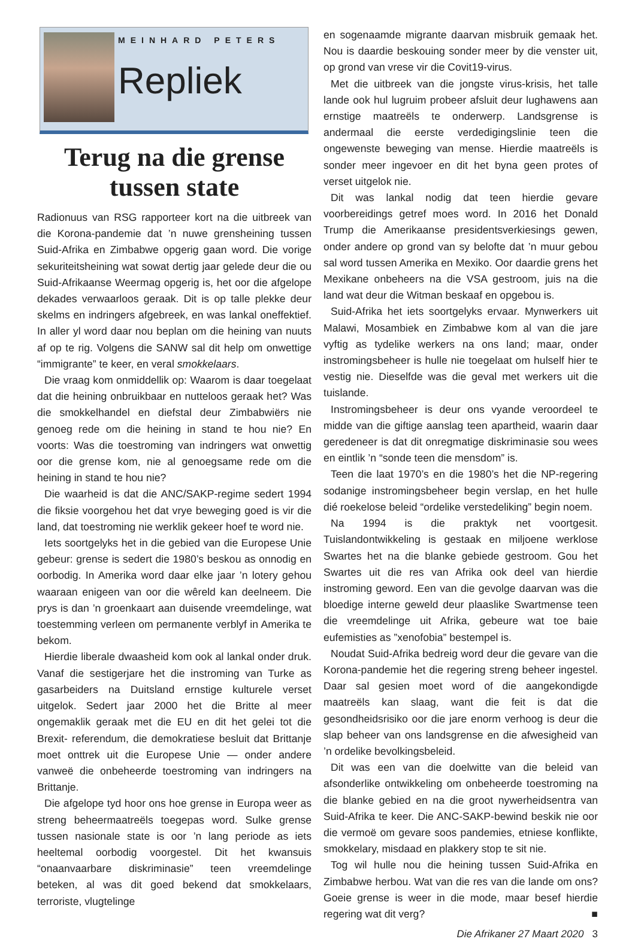MEINHARD PETERS
Repliek
Terug na die grense tussen state
Radionuus van RSG rapporteer kort na die uitbreek van die Korona-pandemie dat ’n nuwe grensheining tussen Suid-Afrika en Zimbabwe opgerig gaan word. Die vorige sekuriteitsheining wat sowat dertig jaar gelede deur die ou Suid-Afrikaanse Weermag opgerig is, het oor die afgelope dekades verwaarloos geraak. Dit is op talle plekke deur skelms en indringers afgebreek, en was lankal oneffektief. In aller yl word daar nou beplan om die heining van nuuts af op te rig. Volgens die SANW sal dit help om onwettige “immigrante” te keer, en veral smokkelaars.
Die vraag kom onmiddellik op: Waarom is daar toegelaat dat die heining onbruikbaar en nutteloos geraak het? Was die smokkelhandel en diefstal deur Zimbabwiërs nie genoeg rede om die heining in stand te hou nie? En voorts: Was die toestroming van indringers wat onwettig oor die grense kom, nie al genoegsame rede om die heining in stand te hou nie?
Die waarheid is dat die ANC/SAKP-regime sedert 1994 die fiksie voorgehou het dat vrye beweging goed is vir die land, dat toestroming nie werklik gekeer hoef te word nie.
Iets soortgelyks het in die gebied van die Europese Unie gebeur: grense is sedert die 1980’s beskou as onnodig en oorbodig. In Amerika word daar elke jaar ’n lotery gehou waaraan enigeen van oor die wêreld kan deelneem. Die prys is dan ’n groenkaart aan duisende vreemdelinge, wat toestemming verleen om permanente verblyf in Amerika te bekom.
Hierdie liberale dwaasheid kom ook al lankal onder druk. Vanaf die sestigerjare het die instroming van Turke as gasarbeiders na Duitsland ernstige kulturele verset uitgelok. Sedert jaar 2000 het die Britte al meer ongemaklik geraak met die EU en dit het gelei tot die Brexit- referendum, die demokratiese besluit dat Brittanje moet onttrek uit die Europese Unie — onder andere vanweë die onbeheerde toestroming van indringers na Brittanje.
Die afgelope tyd hoor ons hoe grense in Europa weer as streng beheermaatreëls toegepas word. Sulke grense tussen nasionale state is oor ’n lang periode as iets heeltemal oorbodig voorgestel. Dit het kwansuis “onaanvaarbare diskriminasie” teen vreemdelinge beteken, al was dit goed bekend dat smokkelaars, terroriste, vlugtelinge
en sogenaamde migrante daarvan misbruik gemaak het. Nou is daardie beskouing sonder meer by die venster uit, op grond van vrese vir die Covit19-virus.
Met die uitbreek van die jongste virus-krisis, het talle lande ook hul lugruim probeer afsluit deur lughawens aan ernstige maatreëls te onderwerp. Landsgrense is andermaal die eerste verdedigingslinie teen die ongewenste beweging van mense. Hierdie maatreëls is sonder meer ingevoer en dit het byna geen protes of verset uitgelok nie.
Dit was lankal nodig dat teen hierdie gevare voorbereidings getref moes word. In 2016 het Donald Trump die Amerikaanse presidentsverkiesings gewen, onder andere op grond van sy belofte dat ’n muur gebou sal word tussen Amerika en Mexiko. Oor daardie grens het Mexikane onbeheers na die VSA gestroom, juis na die land wat deur die Witman beskaaf en opgebou is.
Suid-Afrika het iets soortgelyks ervaar. Mynwerkers uit Malawi, Mosambiek en Zimbabwe kom al van die jare vyftig as tydelike werkers na ons land; maar, onder instromingsbeheer is hulle nie toegelaat om hulself hier te vestig nie. Dieselfde was die geval met werkers uit die tuislande.
Instromingsbeheer is deur ons vyande veroordeel te midde van die giftige aanslag teen apartheid, waarin daar geredeneer is dat dit onregmatige diskriminasie sou wees en eintlik ’n “sonde teen die mensdom” is.
Teen die laat 1970’s en die 1980’s het die NP-regering sodanige instromingsbeheer begin verslap, en het hulle dié roekelose beleid “ordelike verstedeliking” begin noem.
Na 1994 is die praktyk net voortgesit. Tuislandontwikkeling is gestaak en miljoene werklose Swartes het na die blanke gebiede gestroom. Gou het Swartes uit die res van Afrika ook deel van hierdie instroming geword. Een van die gevolge daarvan was die bloedige interne geweld deur plaaslike Swartmense teen die vreemdelinge uit Afrika, gebeure wat toe baie eufemisties as ”xenofobia” bestempel is.
Noudat Suid-Afrika bedreig word deur die gevare van die Korona-pandemie het die regering streng beheer ingestel. Daar sal gesien moet word of die aangekondigde maatreëls kan slaag, want die feit is dat die gesondheidsrisiko oor die jare enorm verhoog is deur die slap beheer van ons landsgrense en die afwesigheid van ’n ordelike bevolkingsbeleid.
Dit was een van die doelwitte van die beleid van afsonderlike ontwikkeling om onbeheerde toestroming na die blanke gebied en na die groot nywerheidsentra van Suid-Afrika te keer. Die ANC-SAKP-bewind beskik nie oor die vermoë om gevare soos pandemies, etniese konflikte, smokkelary, misdaad en plakkery stop te sit nie.
Tog wil hulle nou die heining tussen Suid-Afrika en Zimbabwe herbou. Wat van die res van die lande om ons? Goeie grense is weer in die mode, maar besef hierdie regering wat dit verg? ■
Die Afrikaner 27 Maart 2020 3